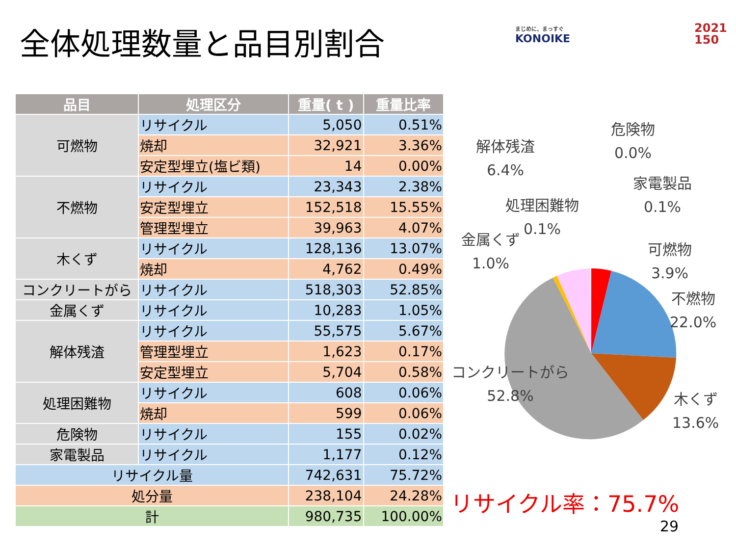全体処理数量と品目別割合 まじめに、まっすぐ
KONOIKE
2021
150
| 品目 | 処理区分 | 重量( t ) | 重量比率 |
| --- | --- | --- | --- |
| 可燃物 | リサイクル | 5,050 | 0.51% |
| | 焼却 | 32,921 | 3.36% |
| | 安定型埋立(塩ビ類) | 14 | 0.00% |
| 不燃物 | リサイクル | 23,343 | 2.38% |
| | 安定型埋立 | 152,518 | 15.55% |
| | 管理型埋立 | 39,963 | 4.07% |
| 木くず | リサイクル | 128,136 | 13.07% |
| | 焼却 | 4,762 | 0.49% |
| コンクリートがら | リサイクル | 518,303 | 52.85% |
| 金属くず | リサイクル | 10,283 | 1.05% |
| 解体残渣 | リサイクル | 55,575 | 5.67% |
| | 管理型埋立 | 1,623 | 0.17% |
| | 安定型埋立 | 5,704 | 0.58% |
| 処理困難物 | リサイクル | 608 | 0.06% |
| | 焼却 | 599 | 0.06% |
| 危険物 | リサイクル | 155 | 0.02% |
| 家電製品 | リサイクル | 1,177 | 0.12% |
| リサイクル量 | | 742,631 | 75.72% |
| 処分量 | | 238,104 | 24.28% |
| 計 | | 980,735 | 100.00% |
危険物
0.0%
解体残渣
6.4%
家電製品
0.1%
処理困難物
0.1%
金属くず
1.0%
可燃物
3.9%
不燃物
22.0%
コンクリートがら
52.8%
木くず
13.6%
リサイクル率：75.7%
29